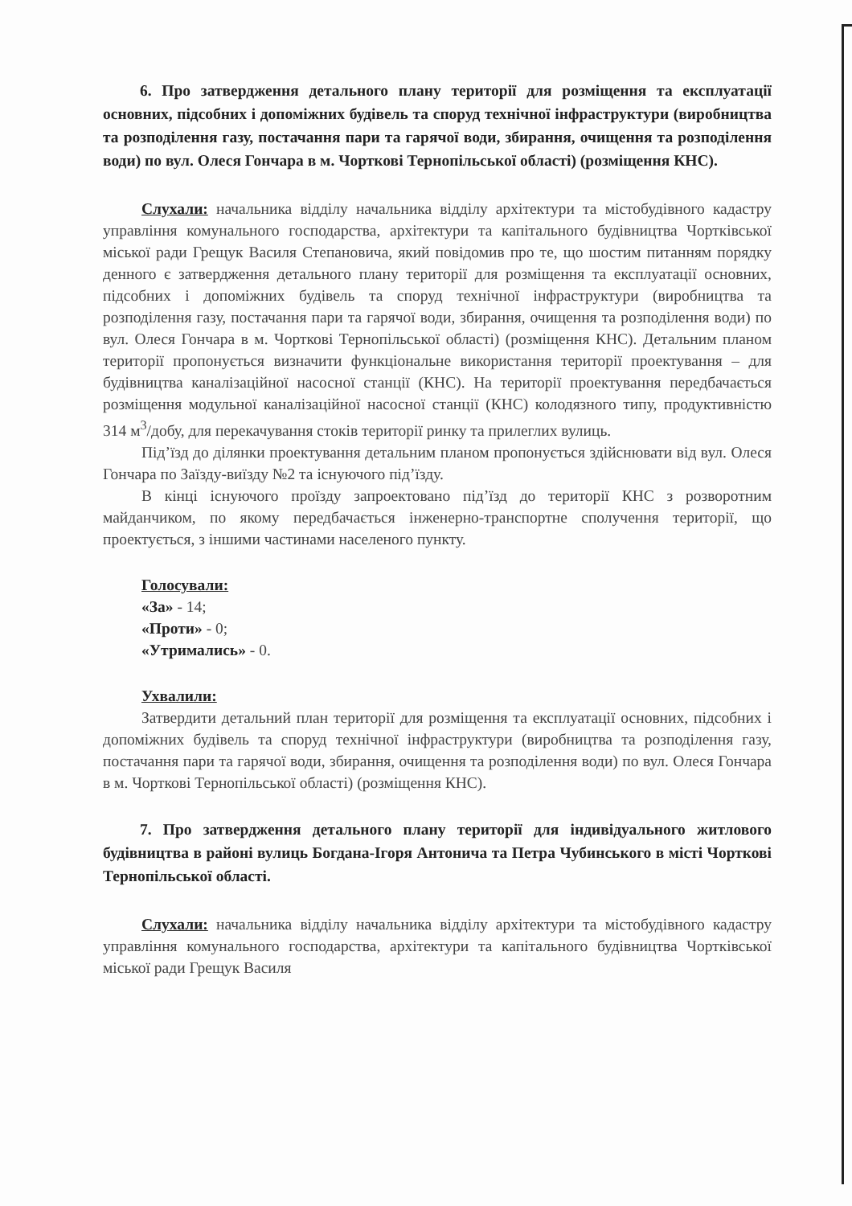6. Про затвердження детального плану території для розміщення та експлуатації основних, підсобних і допоміжних будівель та споруд технічної інфраструктури (виробництва та розподілення газу, постачання пари та гарячої води, збирання, очищення та розподілення води) по вул. Олеся Гончара в м. Чорткові Тернопільської області) (розміщення КНС).
Слухали: начальника відділу начальника відділу архітектури та містобудівного кадастру управління комунального господарства, архітектури та капітального будівництва Чортківської міської ради Грещук Василя Степановича, який повідомив про те, що шостим питанням порядку денного є затвердження детального плану території для розміщення та експлуатації основних, підсобних і допоміжних будівель та споруд технічної інфраструктури (виробництва та розподілення газу, постачання пари та гарячої води, збирання, очищення та розподілення води) по вул. Олеся Гончара в м. Чорткові Тернопільської області) (розміщення КНС). Детальним планом території пропонується визначити функціональне використання території проектування – для будівництва каналізаційної насосної станції (КНС). На території проектування передбачається розміщення модульної каналізаційної насосної станції (КНС) колодязного типу, продуктивністю 314 м<sup>3</sup>/добу, для перекачування стоків території ринку та прилеглих вулиць.
Під’їзд до ділянки проектування детальним планом пропонується здійснювати від вул. Олеся Гончара по Заїзду-виїзду №2 та існуючого під’їзду.
В кінці існуючого проїзду запроектовано під’їзд до території КНС з розворотним майданчиком, по якому передбачається інженерно-транспортне сполучення території, що проектується, з іншими частинами населеного пункту.
Голосували:
«За» - 14;
«Проти» - 0;
«Утримались» - 0.
Ухвалили:
Затвердити детальний план території для розміщення та експлуатації основних, підсобних і допоміжних будівель та споруд технічної інфраструктури (виробництва та розподілення газу, постачання пари та гарячої води, збирання, очищення та розподілення води) по вул. Олеся Гончара в м. Чорткові Тернопільської області) (розміщення КНС).
7. Про затвердження детального плану території для індивідуального житлового будівництва в районі вулиць Богдана-Ігоря Антонича та Петра Чубинського в місті Чорткові Тернопільської області.
Слухали: начальника відділу начальника відділу архітектури та містобудівного кадастру управління комунального господарства, архітектури та капітального будівництва Чортківської міської ради Грещук Василя